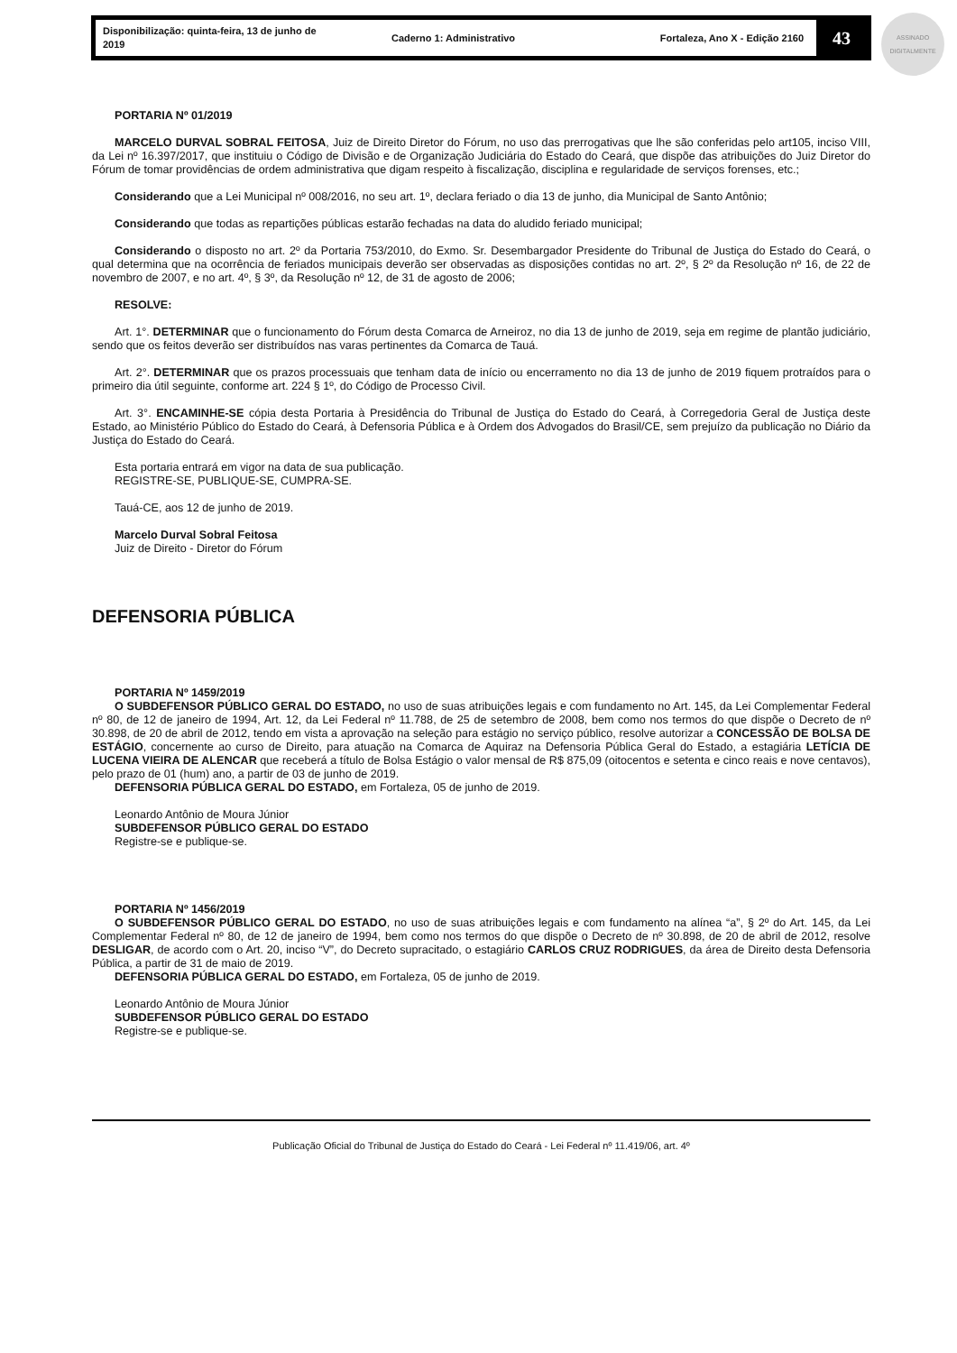ASSINADO DIGITALMENTE
Disponibilização: quinta-feira, 13 de junho de 2019 Caderno 1: Administrativo Fortaleza, Ano X - Edição 2160 43
PORTARIA Nº 01/2019
MARCELO DURVAL SOBRAL FEITOSA, Juiz de Direito Diretor do Fórum, no uso das prerrogativas que lhe são conferidas pelo art105, inciso VIII, da Lei nº 16.397/2017, que instituiu o Código de Divisão e de Organização Judiciária do Estado do Ceará, que dispõe das atribuições do Juiz Diretor do Fórum de tomar providências de ordem administrativa que digam respeito à fiscalização, disciplina e regularidade de serviços forenses, etc.;
Considerando que a Lei Municipal nº 008/2016, no seu art. 1º, declara feriado o dia 13 de junho, dia Municipal de Santo Antônio;
Considerando que todas as repartições públicas estarão fechadas na data do aludido feriado municipal;
Considerando o disposto no art. 2º da Portaria 753/2010, do Exmo. Sr. Desembargador Presidente do Tribunal de Justiça do Estado do Ceará, o qual determina que na ocorrência de feriados municipais deverão ser observadas as disposições contidas no art. 2º, § 2º da Resolução nº 16, de 22 de novembro de 2007, e no art. 4º, § 3º, da Resolução nº 12, de 31 de agosto de 2006;
RESOLVE:
Art. 1°. DETERMINAR que o funcionamento do Fórum desta Comarca de Arneiroz, no dia 13 de junho de 2019, seja em regime de plantão judiciário, sendo que os feitos deverão ser distribuídos nas varas pertinentes da Comarca de Tauá.
Art. 2°. DETERMINAR que os prazos processuais que tenham data de início ou encerramento no dia 13 de junho de 2019 fiquem protraídos para o primeiro dia útil seguinte, conforme art. 224 § 1º, do Código de Processo Civil.
Art. 3°. ENCAMINHE-SE cópia desta Portaria à Presidência do Tribunal de Justiça do Estado do Ceará, à Corregedoria Geral de Justiça deste Estado, ao Ministério Público do Estado do Ceará, à Defensoria Pública e à Ordem dos Advogados do Brasil/CE, sem prejuízo da publicação no Diário da Justiça do Estado do Ceará.
Esta portaria entrará em vigor na data de sua publicação.
REGISTRE-SE, PUBLIQUE-SE, CUMPRA-SE.
Tauá-CE, aos 12 de junho de 2019.
Marcelo Durval Sobral Feitosa
Juiz de Direito - Diretor do Fórum
DEFENSORIA PÚBLICA
PORTARIA Nº 1459/2019
O SUBDEFENSOR PÚBLICO GERAL DO ESTADO, no uso de suas atribuições legais e com fundamento no Art. 145, da Lei Complementar Federal nº 80, de 12 de janeiro de 1994, Art. 12, da Lei Federal nº 11.788, de 25 de setembro de 2008, bem como nos termos do que dispõe o Decreto de nº 30.898, de 20 de abril de 2012, tendo em vista a aprovação na seleção para estágio no serviço público, resolve autorizar a CONCESSÃO DE BOLSA DE ESTÁGIO, concernente ao curso de Direito, para atuação na Comarca de Aquiraz na Defensoria Pública Geral do Estado, a estagiária LETÍCIA DE LUCENA VIEIRA DE ALENCAR que receberá a título de Bolsa Estágio o valor mensal de R$ 875,09 (oitocentos e setenta e cinco reais e nove centavos), pelo prazo de 01 (hum) ano, a partir de 03 de junho de 2019.
DEFENSORIA PÚBLICA GERAL DO ESTADO, em Fortaleza, 05 de junho de 2019.
Leonardo Antônio de Moura Júnior
SUBDEFENSOR PÚBLICO GERAL DO ESTADO
Registre-se e publique-se.
PORTARIA Nº 1456/2019
O SUBDEFENSOR PÚBLICO GERAL DO ESTADO, no uso de suas atribuições legais e com fundamento na alínea “a”, § 2º do Art. 145, da Lei Complementar Federal nº 80, de 12 de janeiro de 1994, bem como nos termos do que dispõe o Decreto de nº 30.898, de 20 de abril de 2012, resolve DESLIGAR, de acordo com o Art. 20, inciso “V”, do Decreto supracitado, o estagiário CARLOS CRUZ RODRIGUES, da área de Direito desta Defensoria Pública, a partir de 31 de maio de 2019.
DEFENSORIA PÚBLICA GERAL DO ESTADO, em Fortaleza, 05 de junho de 2019.
Leonardo Antônio de Moura Júnior
SUBDEFENSOR PÚBLICO GERAL DO ESTADO
Registre-se e publique-se.
Publicação Oficial do Tribunal de Justiça do Estado do Ceará - Lei Federal nº 11.419/06, art. 4º